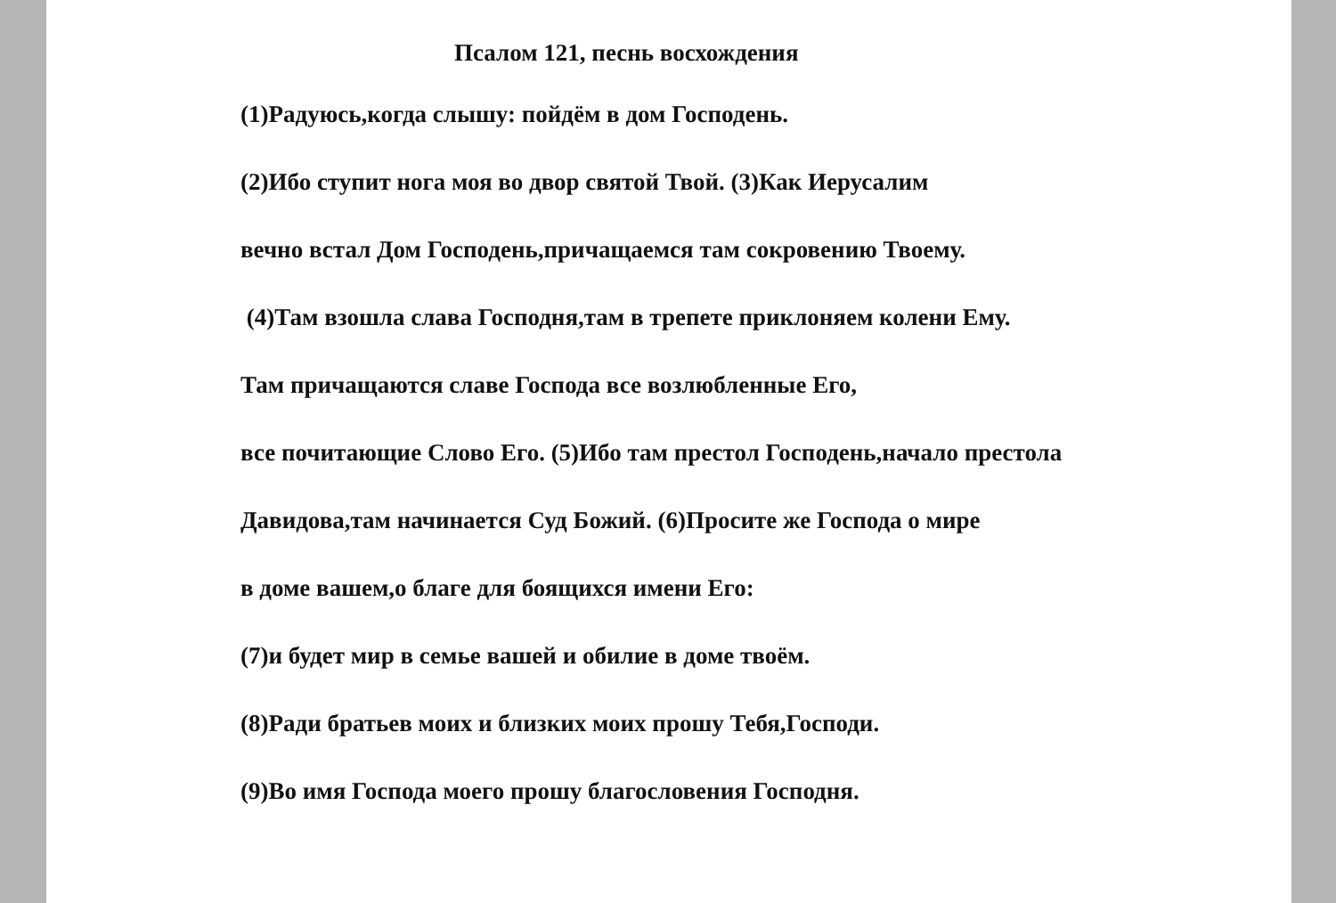Псалом 121, песнь восхождения
(1)Радуюсь,когда слышу: пойдём в дом Господень.
(2)Ибо ступит нога моя во двор святой Твой. (3)Как Иерусалим
вечно встал Дом Господень,причащаемся там сокровению Твоему.
(4)Там взошла слава Господня,там в трепете приклоняем колени Ему.
Там причащаются славе Господа все возлюбленные Его,
все почитающие Слово Его. (5)Ибо там престол Господень,начало престола
Давидова,там начинается Суд Божий. (6)Просите же Господа о мире
в доме вашем,о благе для боящихся имени Его:
(7)и будет мир в семье вашей и обилие в доме твоём.
(8)Ради братьев моих и близких моих прошу Тебя,Господи.
(9)Во имя Господа моего прошу благословения Господня.